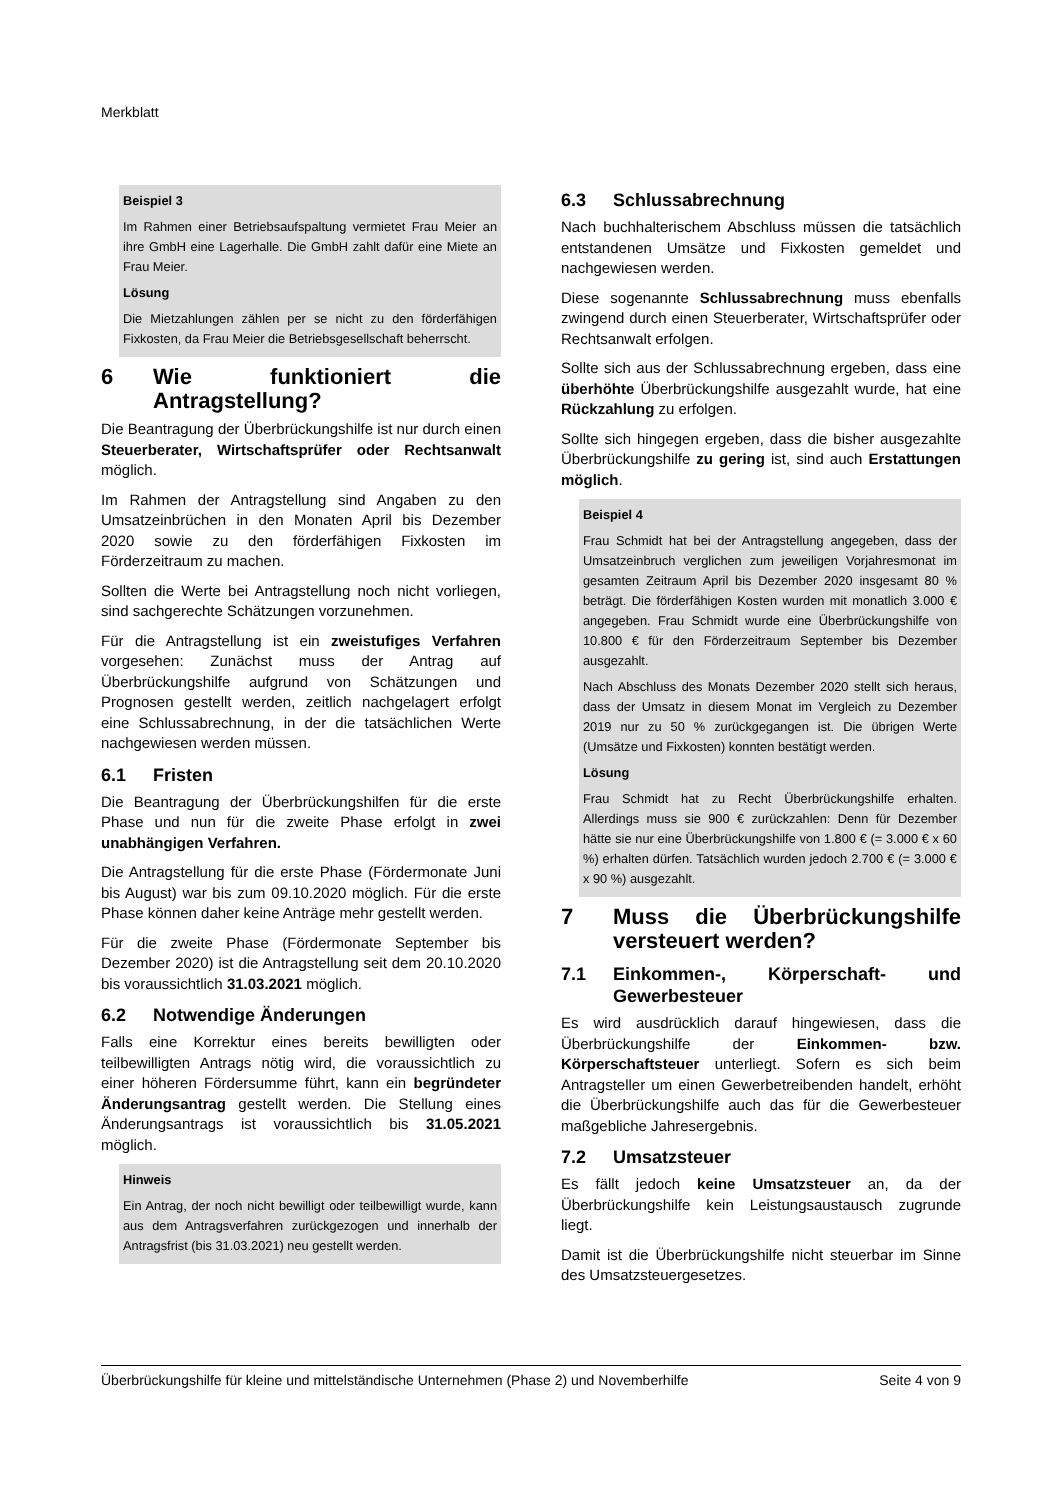Merkblatt
Beispiel 3
Im Rahmen einer Betriebsaufspaltung vermietet Frau Meier an ihre GmbH eine Lagerhalle. Die GmbH zahlt dafür eine Miete an Frau Meier.
Lösung
Die Mietzahlungen zählen per se nicht zu den förderfähigen Fixkosten, da Frau Meier die Betriebsgesellschaft beherrscht.
6 Wie funktioniert die Antragstellung?
Die Beantragung der Überbrückungshilfe ist nur durch einen Steuerberater, Wirtschaftsprüfer oder Rechtsanwalt möglich.
Im Rahmen der Antragstellung sind Angaben zu den Umsatzeinbrüchen in den Monaten April bis Dezember 2020 sowie zu den förderfähigen Fixkosten im Förderzeitraum zu machen.
Sollten die Werte bei Antragstellung noch nicht vorliegen, sind sachgerechte Schätzungen vorzunehmen.
Für die Antragstellung ist ein zweistufiges Verfahren vorgesehen: Zunächst muss der Antrag auf Überbrückungshilfe aufgrund von Schätzungen und Prognosen gestellt werden, zeitlich nachgelagert erfolgt eine Schlussabrechnung, in der die tatsächlichen Werte nachgewiesen werden müssen.
6.1 Fristen
Die Beantragung der Überbrückungshilfen für die erste Phase und nun für die zweite Phase erfolgt in zwei unabhängigen Verfahren.
Die Antragstellung für die erste Phase (Fördermonate Juni bis August) war bis zum 09.10.2020 möglich. Für die erste Phase können daher keine Anträge mehr gestellt werden.
Für die zweite Phase (Fördermonate September bis Dezember 2020) ist die Antragstellung seit dem 20.10.2020 bis voraussichtlich 31.03.2021 möglich.
6.2 Notwendige Änderungen
Falls eine Korrektur eines bereits bewilligten oder teilbewilligten Antrags nötig wird, die voraussichtlich zu einer höheren Fördersumme führt, kann ein begründeter Änderungsantrag gestellt werden. Die Stellung eines Änderungsantrags ist voraussichtlich bis 31.05.2021 möglich.
Hinweis
Ein Antrag, der noch nicht bewilligt oder teilbewilligt wurde, kann aus dem Antragsverfahren zurückgezogen und innerhalb der Antragsfrist (bis 31.03.2021) neu gestellt werden.
6.3 Schlussabrechnung
Nach buchhalterischem Abschluss müssen die tatsächlich entstandenen Umsätze und Fixkosten gemeldet und nachgewiesen werden.
Diese sogenannte Schlussabrechnung muss ebenfalls zwingend durch einen Steuerberater, Wirtschaftsprüfer oder Rechtsanwalt erfolgen.
Sollte sich aus der Schlussabrechnung ergeben, dass eine überhöhte Überbrückungshilfe ausgezahlt wurde, hat eine Rückzahlung zu erfolgen.
Sollte sich hingegen ergeben, dass die bisher ausgezahlte Überbrückungshilfe zu gering ist, sind auch Erstattungen möglich.
Beispiel 4
Frau Schmidt hat bei der Antragstellung angegeben, dass der Umsatzeinbruch verglichen zum jeweiligen Vorjahresmonat im gesamten Zeitraum April bis Dezember 2020 insgesamt 80 % beträgt. Die förderfähigen Kosten wurden mit monatlich 3.000 € angegeben. Frau Schmidt wurde eine Überbrückungshilfe von 10.800 € für den Förderzeitraum September bis Dezember ausgezahlt.
Nach Abschluss des Monats Dezember 2020 stellt sich heraus, dass der Umsatz in diesem Monat im Vergleich zu Dezember 2019 nur zu 50 % zurückgegangen ist. Die übrigen Werte (Umsätze und Fixkosten) konnten bestätigt werden.
Lösung
Frau Schmidt hat zu Recht Überbrückungshilfe erhalten. Allerdings muss sie 900 € zurückzahlen: Denn für Dezember hätte sie nur eine Überbrückungshilfe von 1.800 € (= 3.000 € x 60 %) erhalten dürfen. Tatsächlich wurden jedoch 2.700 € (= 3.000 € x 90 %) ausgezahlt.
7 Muss die Überbrückungshilfe versteuert werden?
7.1 Einkommen-, Körperschaft- und Gewerbesteuer
Es wird ausdrücklich darauf hingewiesen, dass die Überbrückungshilfe der Einkommen- bzw. Körperschaftsteuer unterliegt. Sofern es sich beim Antragsteller um einen Gewerbetreibenden handelt, erhöht die Überbrückungshilfe auch das für die Gewerbesteuer maßgebliche Jahresergebnis.
7.2 Umsatzsteuer
Es fällt jedoch keine Umsatzsteuer an, da der Überbrückungshilfe kein Leistungsaustausch zugrunde liegt.
Damit ist die Überbrückungshilfe nicht steuerbar im Sinne des Umsatzsteuergesetzes.
Überbrückungshilfe für kleine und mittelständische Unternehmen (Phase 2) und Novemberhilfe Seite 4 von 9